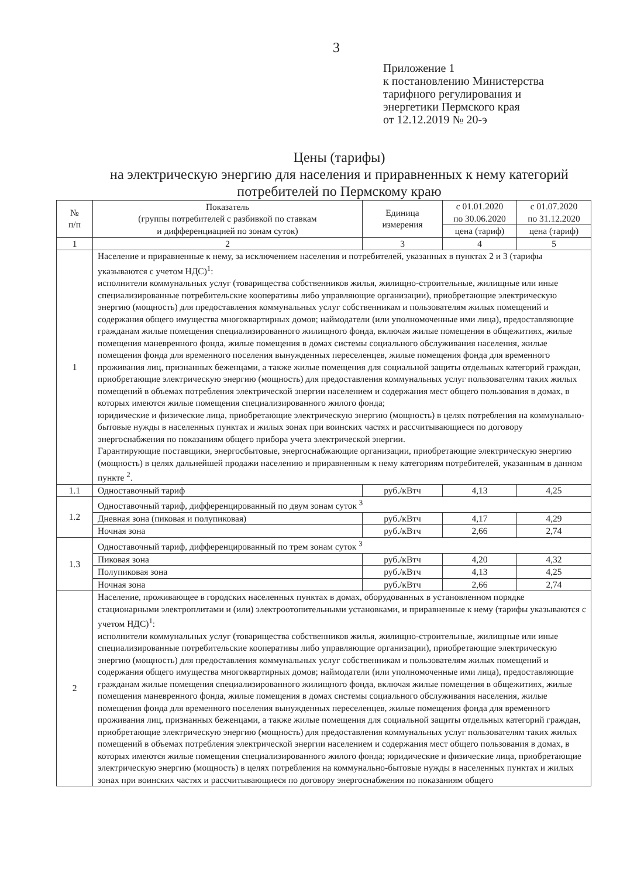3
Приложение 1
к постановлению Министерства
тарифного регулирования и
энергетики Пермского края
от 12.12.2019 № 20-э
Цены (тарифы)
на электрическую энергию для населения и приравненных к нему категорий потребителей по Пермскому краю
| № п/п | Показатель (группы потребителей с разбивкой по ставкам и дифференциацией по зонам суток) | Единица измерения | с 01.01.2020 по 30.06.2020 | с 01.07.2020 по 31.12.2020 |
| --- | --- | --- | --- | --- |
| | | | цена (тариф) | цена (тариф) |
| 1 | 2 | 3 | 4 | 5 |
| 1 | Население и приравненные к нему, за исключением населения и потребителей, указанных в пунктах 2 и 3 (тарифы указываются с учетом НДС)<sup>1</sup>: исполнители коммунальных услуг (товарищества собственников жилья, жилищно-строительные, жилищные или иные специализированные потребительские кооперативы либо управляющие организации), приобретающие электрическую энергию (мощность) для предоставления коммунальных услуг собственникам и пользователям жилых помещений и содержания общего имущества многоквартирных домов; наймодатели (или уполномоченные ими лица), предоставляющие гражданам жилые помещения специализированного жилищного фонда, включая жилые помещения в общежитиях, жилые помещения маневренного фонда, жилые помещения в домах системы социального обслуживания населения, жилые помещения фонда для временного поселения вынужденных переселенцев, жилые помещения фонда для временного проживания лиц, признанных беженцами, а также жилые помещения для социальной защиты отдельных категорий граждан, приобретающие электрическую энергию (мощность) для предоставления коммунальных услуг пользователям таких жилых помещений в объемах потребления электрической энергии населением и содержания мест общего пользования в домах, в которых имеются жилые помещения специализированного жилого фонда; юридические и физические лица, приобретающие электрическую энергию (мощность) в целях потребления на коммунально-бытовые нужды в населенных пунктах и жилых зонах при воинских частях и рассчитывающиеся по договору энергоснабжения по показаниям общего прибора учета электрической энергии. Гарантирующие поставщики, энергосбытовые, энергоснабжающие организации, приобретающие электрическую энергию (мощность) в целях дальнейшей продажи населению и приравненным к нему категориям потребителей, указанным в данном пункте <sup>2</sup>. | | | |
| 1.1 | Одноставочный тариф | руб./кВтч | 4,13 | 4,25 |
| 1.2 | Одноставочный тариф, дифференцированный по двум зонам суток <sup>3</sup> | | | |
| | Дневная зона (пиковая и полупиковая) | руб./кВтч | 4,17 | 4,29 |
| | Ночная зона | руб./кВтч | 2,66 | 2,74 |
| 1.3 | Одноставочный тариф, дифференцированный по трем зонам суток <sup>3</sup> | | | |
| | Пиковая зона | руб./кВтч | 4,20 | 4,32 |
| | Полупиковая зона | руб./кВтч | 4,13 | 4,25 |
| | Ночная зона | руб./кВтч | 2,66 | 2,74 |
| 2 | Население, проживающее в городских населенных пунктах в домах, оборудованных в установленном порядке стационарными электроплитами и (или) электроотопительными установками, и приравненные к нему (тарифы указываются с учетом НДС)<sup>1</sup>: исполнители коммунальных услуг (товарищества собственников жилья, жилищно-строительные, жилищные или иные специализированные потребительские кооперативы либо управляющие организации), приобретающие электрическую энергию (мощность) для предоставления коммунальных услуг собственникам и пользователям жилых помещений и содержания общего имущества многоквартирных домов; наймодатели (или уполномоченные ими лица), предоставляющие гражданам жилые помещения специализированного жилищного фонда, включая жилые помещения в общежитиях, жилые помещения маневренного фонда, жилые помещения в домах системы социального обслуживания населения, жилые помещения фонда для временного поселения вынужденных переселенцев, жилые помещения фонда для временного проживания лиц, признанных беженцами, а также жилые помещения для социальной защиты отдельных категорий граждан, приобретающие электрическую энергию (мощность) для предоставления коммунальных услуг пользователям таких жилых помещений в объемах потребления электрической энергии населением и содержания мест общего пользования в домах, в которых имеются жилые помещения специализированного жилого фонда; юридические и физические лица, приобретающие электрическую энергию (мощность) в целях потребления на коммунально-бытовые нужды в населенных пунктах и жилых зонах при воинских частях и рассчитывающиеся по договору энергоснабжения по показаниям общего | | | |